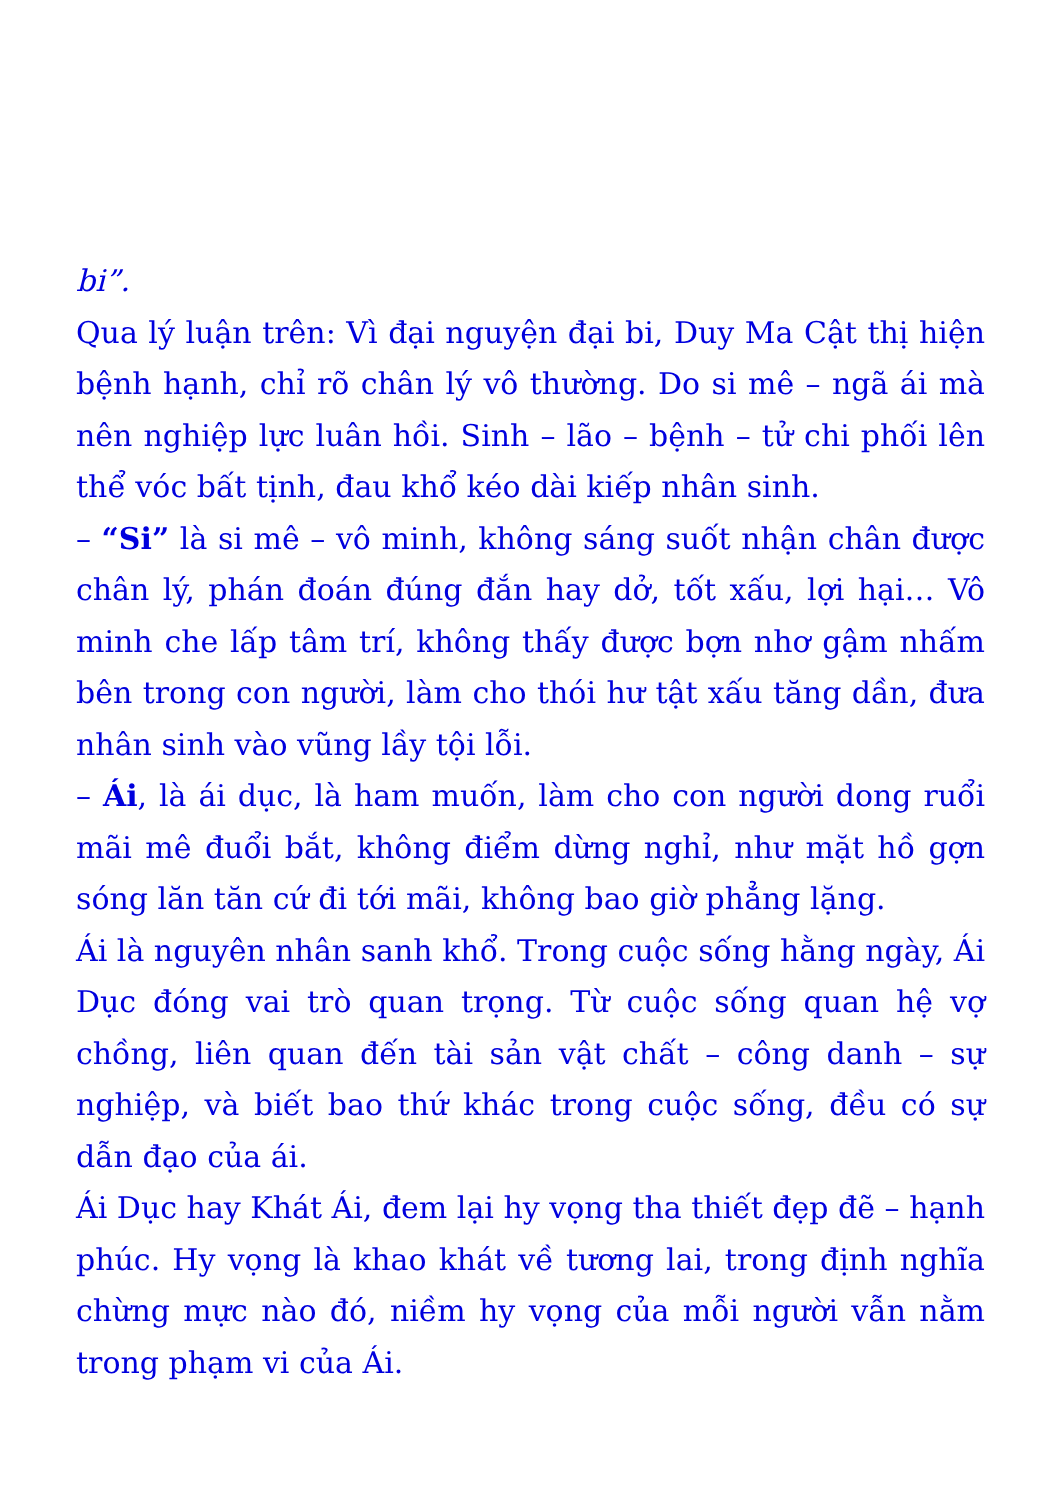bi”.
Qua lý luận trên: Vì đại nguyện đại bi, Duy Ma Cật thị hiện bệnh hạnh, chỉ rõ chân lý vô thường. Do si mê – ngã ái mà nên nghiệp lực luân hồi. Sinh – lão – bệnh – tử chi phối lên thể vóc bất tịnh, đau khổ kéo dài kiếp nhân sinh.
– “Si” là si mê – vô minh, không sáng suốt nhận chân được chân lý, phán đoán đúng đắn hay dở, tốt xấu, lợi hại… Vô minh che lấp tâm trí, không thấy được bợn nhơ gậm nhấm bên trong con người, làm cho thói hư tật xấu tăng dần, đưa nhân sinh vào vũng lầy tội lỗi.
– Ái, là ái dục, là ham muốn, làm cho con người dong ruổi mãi mê đuổi bắt, không điểm dừng nghỉ, như mặt hồ gợn sóng lăn tăn cứ đi tới mãi, không bao giờ phẳng lặng.
Ái là nguyên nhân sanh khổ. Trong cuộc sống hằng ngày, Ái Dục đóng vai trò quan trọng. Từ cuộc sống quan hệ vợ chồng, liên quan đến tài sản vật chất – công danh – sự nghiệp, và biết bao thứ khác trong cuộc sống, đều có sự dẫn đạo của ái.
Ái Dục hay Khát Ái, đem lại hy vọng tha thiết đẹp đẽ – hạnh phúc. Hy vọng là khao khát về tương lai, trong định nghĩa chừng mực nào đó, niềm hy vọng của mỗi người vẫn nằm trong phạm vi của Ái.